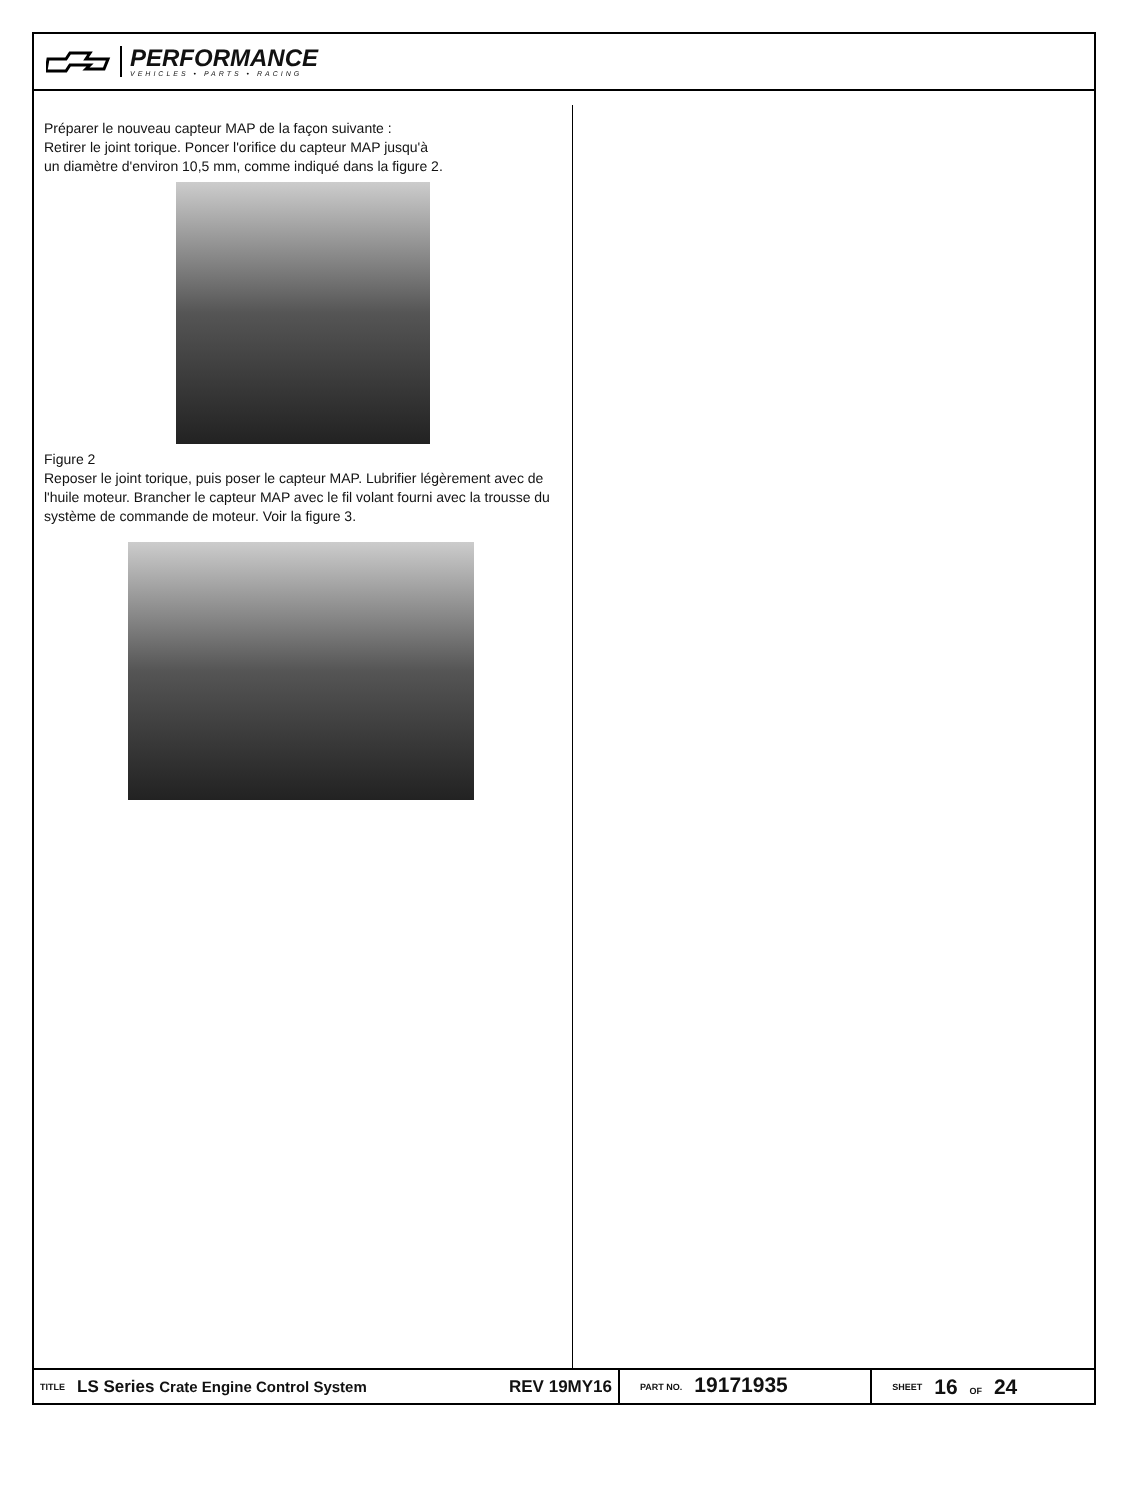PERFORMANCE
VEHICLES • PARTS • RACING
Préparer le nouveau capteur MAP de la façon suivante :
Retirer le joint torique. Poncer l'orifice du capteur MAP jusqu'à
un diamètre d'environ 10,5 mm, comme indiqué dans la figure 2.
Figure 2
Reposer le joint torique, puis poser le capteur MAP. Lubrifier légèrement avec de l'huile moteur. Brancher le capteur MAP avec le fil volant fourni avec la trousse du système de commande de moteur. Voir la figure 3.
TITLE LS Series Crate Engine Control System REV 19MY16 PART NO. 19171935 SHEET 16 OF 24